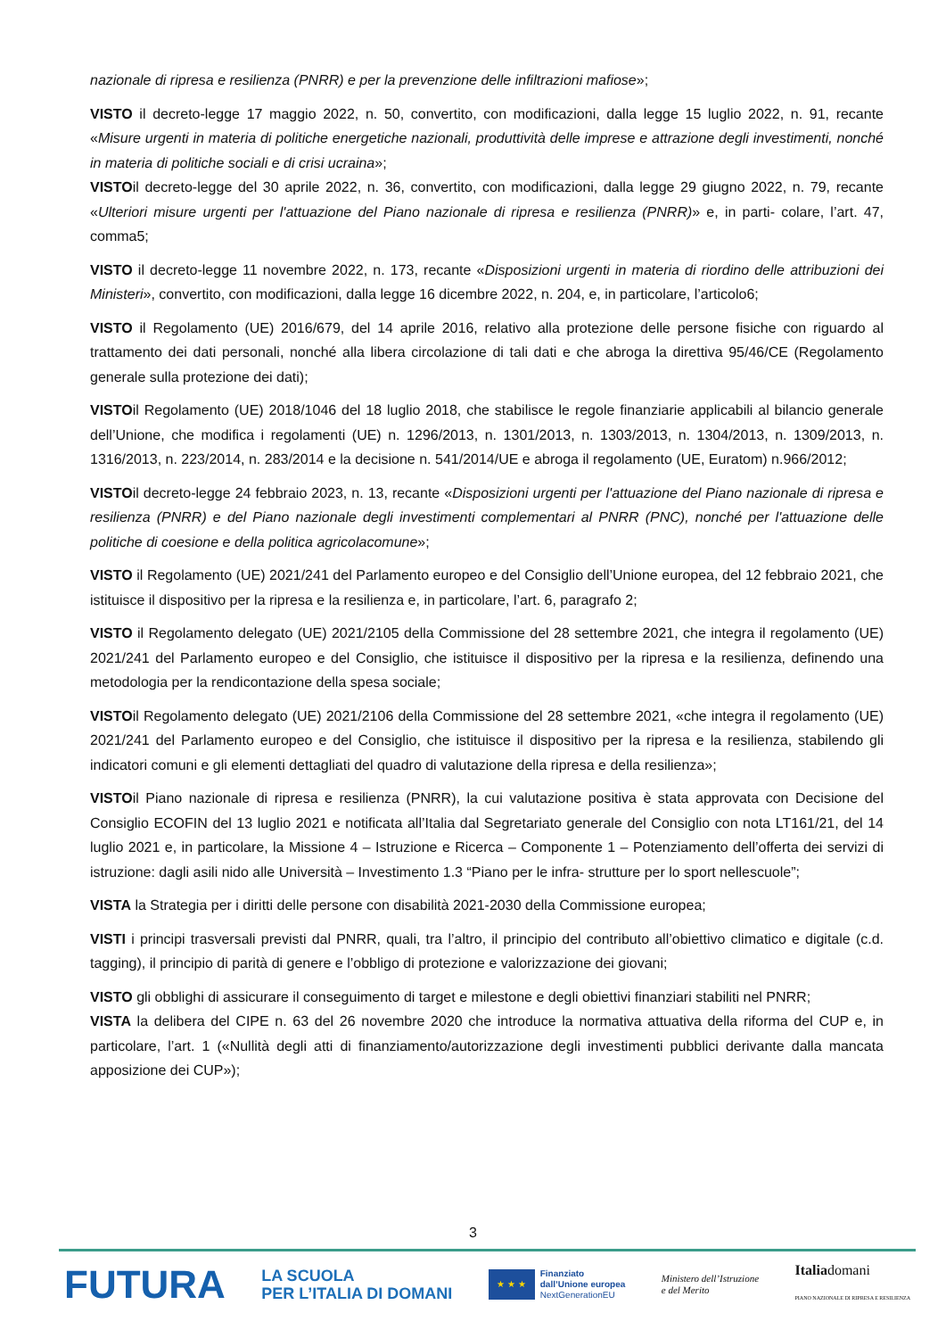nazionale di ripresa e resilienza (PNRR) e per la prevenzione delle infiltrazioni mafiose»;
VISTO il decreto-legge 17 maggio 2022, n. 50, convertito, con modificazioni, dalla legge 15 luglio 2022, n. 91, recante «Misure urgenti in materia di politiche energetiche nazionali, produttività delle imprese e attrazione degli investimenti, nonché in materia di politiche sociali e di crisi ucraina»;
VISTOil decreto-legge del 30 aprile 2022, n. 36, convertito, con modificazioni, dalla legge 29 giugno 2022, n. 79, recante «Ulteriori misure urgenti per l'attuazione del Piano nazionale di ripresa e resilienza (PNRR)» e, in parti- colare, l’art. 47, comma5;
VISTO il decreto-legge 11 novembre 2022, n. 173, recante «Disposizioni urgenti in materia di riordino delle attribuzioni dei Ministeri», convertito, con modificazioni, dalla legge 16 dicembre 2022, n. 204, e, in particolare, l’articolo6;
VISTO il Regolamento (UE) 2016/679, del 14 aprile 2016, relativo alla protezione delle persone fisiche con riguardo al trattamento dei dati personali, nonché alla libera circolazione di tali dati e che abroga la direttiva 95/46/CE (Regolamento generale sulla protezione dei dati);
VISTOil Regolamento (UE) 2018/1046 del 18 luglio 2018, che stabilisce le regole finanziarie applicabili al bilancio generale dell’Unione, che modifica i regolamenti (UE) n. 1296/2013, n. 1301/2013, n. 1303/2013, n. 1304/2013, n. 1309/2013, n. 1316/2013, n. 223/2014, n. 283/2014 e la decisione n. 541/2014/UE e abroga il regolamento (UE, Euratom) n.966/2012;
VISTOil decreto-legge 24 febbraio 2023, n. 13, recante «Disposizioni urgenti per l'attuazione del Piano nazionale di ripresa e resilienza (PNRR) e del Piano nazionale degli investimenti complementari al PNRR (PNC), nonché per l'attuazione delle politiche di coesione e della politica agricolacomune»;
VISTO il Regolamento (UE) 2021/241 del Parlamento europeo e del Consiglio dell’Unione europea, del 12 febbraio 2021, che istituisce il dispositivo per la ripresa e la resilienza e, in particolare, l’art. 6, paragrafo 2;
VISTO il Regolamento delegato (UE) 2021/2105 della Commissione del 28 settembre 2021, che integra il regolamento (UE) 2021/241 del Parlamento europeo e del Consiglio, che istituisce il dispositivo per la ripresa e la resilienza, definendo una metodologia per la rendicontazione della spesa sociale;
VISTOil Regolamento delegato (UE) 2021/2106 della Commissione del 28 settembre 2021, «che integra il regolamento (UE) 2021/241 del Parlamento europeo e del Consiglio, che istituisce il dispositivo per la ripresa e la resilienza, stabilendo gli indicatori comuni e gli elementi dettagliati del quadro di valutazione della ripresa e della resilienza»;
VISTOil Piano nazionale di ripresa e resilienza (PNRR), la cui valutazione positiva è stata approvata con Decisione del Consiglio ECOFIN del 13 luglio 2021 e notificata all’Italia dal Segretariato generale del Consiglio con nota LT161/21, del 14 luglio 2021 e, in particolare, la Missione 4 – Istruzione e Ricerca – Componente 1 – Potenziamento dell’offerta dei servizi di istruzione: dagli asili nido alle Università – Investimento 1.3 “Piano per le infra- strutture per lo sport nellescuole”;
VISTA la Strategia per i diritti delle persone con disabilità 2021-2030 della Commissione europea;
VISTI i principi trasversali previsti dal PNRR, quali, tra l’altro, il principio del contributo all’obiettivo climatico e digitale (c.d. tagging), il principio di parità di genere e l’obbligo di protezione e valorizzazione dei giovani;
VISTO gli obblighi di assicurare il conseguimento di target e milestone e degli obiettivi finanziari stabiliti nel PNRR;
VISTA la delibera del CIPE n. 63 del 26 novembre 2020 che introduce la normativa attuativa della riforma del CUP e, in particolare, l’art. 1 («Nullità degli atti di finanziamento/autorizzazione degli investimenti pubblici derivante dalla mancata apposizione dei CUP»);
3
FUTURA
LA SCUOLA
PER L’ITALIA DI DOMANI
★ ★ ★
Finanziato
dall’Unione europea
NextGenerationEU
Ministero dell’Istruzione
e del Merito
Italiadomani
PIANO NAZIONALE DI RIPRESA E RESILIENZA